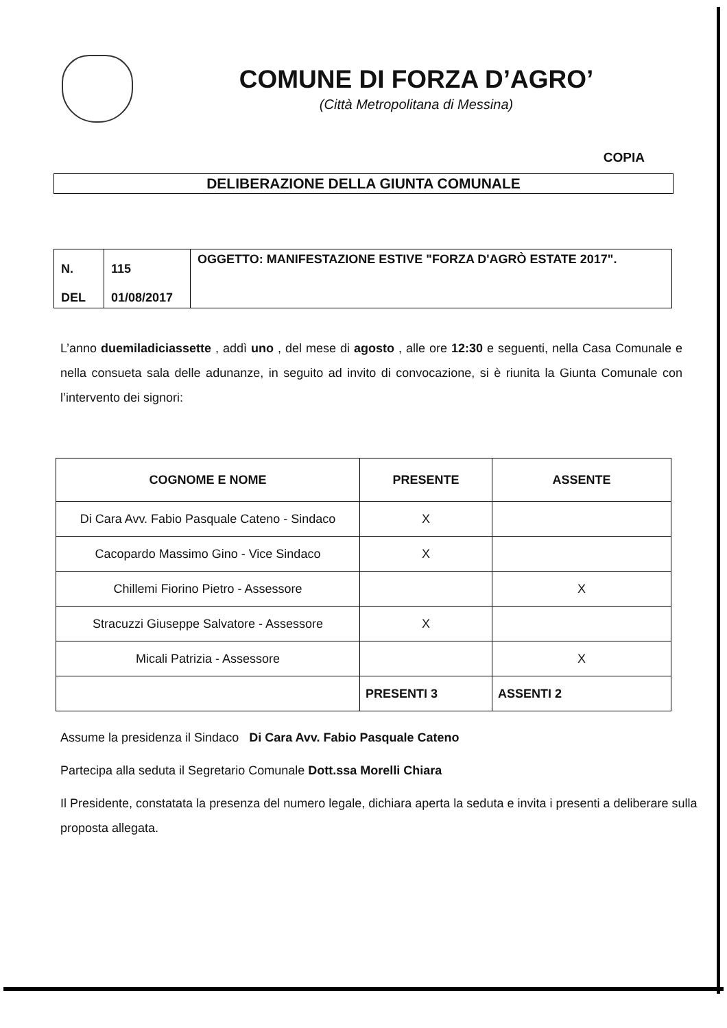COMUNE DI FORZA D’AGRO’
(Città Metropolitana di Messina)
COPIA
DELIBERAZIONE DELLA GIUNTA COMUNALE
| N. DEL | 115 01/08/2017 | OGGETTO: MANIFESTAZIONE ESTIVE "FORZA D'AGRÒ ESTATE 2017". |
L’anno duemiladiciassette , addì uno , del mese di agosto , alle ore 12:30 e seguenti, nella Casa Comunale e nella consueta sala delle adunanze, in seguito ad invito di convocazione, si è riunita la Giunta Comunale con l’intervento dei signori:
| COGNOME E NOME | PRESENTE | ASSENTE |
| --- | --- | --- |
| Di Cara Avv. Fabio Pasquale Cateno - Sindaco | X | |
| Cacopardo Massimo Gino - Vice Sindaco | X | |
| Chillemi Fiorino Pietro - Assessore | | X |
| Stracuzzi Giuseppe Salvatore - Assessore | X | |
| Micali Patrizia - Assessore | | X |
| | PRESENTI 3 | ASSENTI 2 |
Assume la presidenza il Sindaco Di Cara Avv. Fabio Pasquale Cateno
Partecipa alla seduta il Segretario Comunale Dott.ssa Morelli Chiara
Il Presidente, constatata la presenza del numero legale, dichiara aperta la seduta e invita i presenti a deliberare sulla proposta allegata.